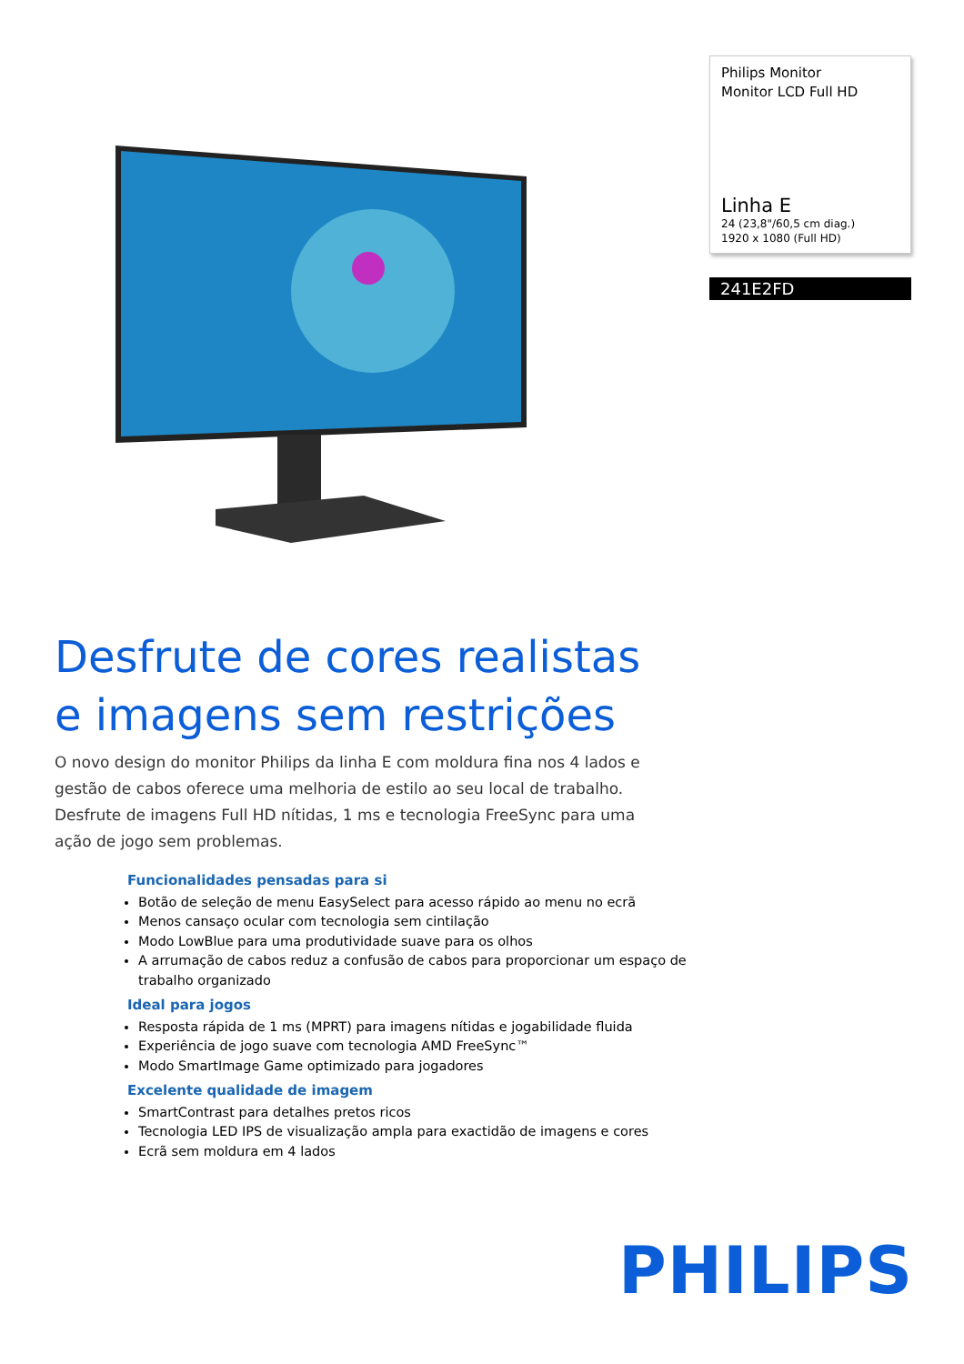Philips Monitor
Monitor LCD Full HD
Linha E
24 (23,8"/60,5 cm diag.)
1920 x 1080 (Full HD)
241E2FD
Desfrute de cores realistas
e imagens sem restrições
O novo design do monitor Philips da linha E com moldura fina nos 4 lados e gestão de cabos oferece uma melhoria de estilo ao seu local de trabalho. Desfrute de imagens Full HD nítidas, 1 ms e tecnologia FreeSync para uma ação de jogo sem problemas.
Funcionalidades pensadas para si
Botão de seleção de menu EasySelect para acesso rápido ao menu no ecrã
Menos cansaço ocular com tecnologia sem cintilação
Modo LowBlue para uma produtividade suave para os olhos
A arrumação de cabos reduz a confusão de cabos para proporcionar um espaço de trabalho organizado
Ideal para jogos
Resposta rápida de 1 ms (MPRT) para imagens nítidas e jogabilidade fluida
Experiência de jogo suave com tecnologia AMD FreeSync™
Modo SmartImage Game optimizado para jogadores
Excelente qualidade de imagem
SmartContrast para detalhes pretos ricos
Tecnologia LED IPS de visualização ampla para exactidão de imagens e cores
Ecrã sem moldura em 4 lados
PHILIPS